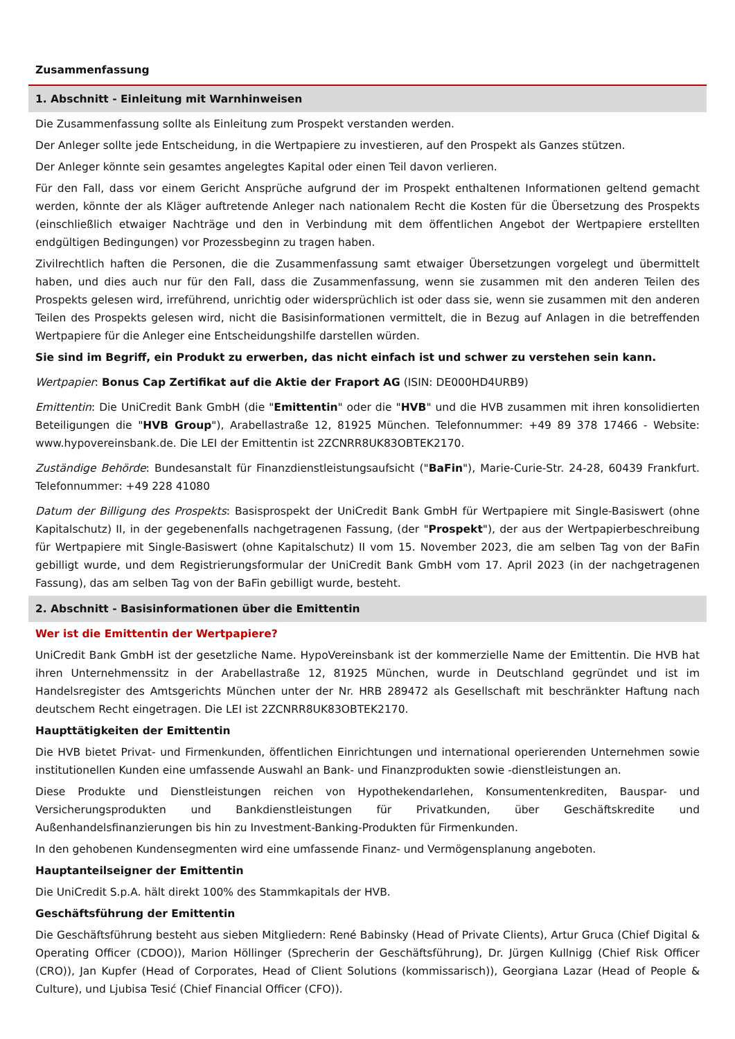Zusammenfassung
1. Abschnitt - Einleitung mit Warnhinweisen
Die Zusammenfassung sollte als Einleitung zum Prospekt verstanden werden.
Der Anleger sollte jede Entscheidung, in die Wertpapiere zu investieren, auf den Prospekt als Ganzes stützen.
Der Anleger könnte sein gesamtes angelegtes Kapital oder einen Teil davon verlieren.
Für den Fall, dass vor einem Gericht Ansprüche aufgrund der im Prospekt enthaltenen Informationen geltend gemacht werden, könnte der als Kläger auftretende Anleger nach nationalem Recht die Kosten für die Übersetzung des Prospekts (einschließlich etwaiger Nachträge und den in Verbindung mit dem öffentlichen Angebot der Wertpapiere erstellten endgültigen Bedingungen) vor Prozessbeginn zu tragen haben.
Zivilrechtlich haften die Personen, die die Zusammenfassung samt etwaiger Übersetzungen vorgelegt und übermittelt haben, und dies auch nur für den Fall, dass die Zusammenfassung, wenn sie zusammen mit den anderen Teilen des Prospekts gelesen wird, irreführend, unrichtig oder widersprüchlich ist oder dass sie, wenn sie zusammen mit den anderen Teilen des Prospekts gelesen wird, nicht die Basisinformationen vermittelt, die in Bezug auf Anlagen in die betreffenden Wertpapiere für die Anleger eine Entscheidungshilfe darstellen würden.
Sie sind im Begriff, ein Produkt zu erwerben, das nicht einfach ist und schwer zu verstehen sein kann.
Wertpapier: Bonus Cap Zertifikat auf die Aktie der Fraport AG (ISIN: DE000HD4URB9)
Emittentin: Die UniCredit Bank GmbH (die "Emittentin" oder die "HVB" und die HVB zusammen mit ihren konsolidierten Beteiligungen die "HVB Group"), Arabellastraße 12, 81925 München. Telefonnummer: +49 89 378 17466 - Website: www.hypovereinsbank.de. Die LEI der Emittentin ist 2ZCNRR8UK83OBTEK2170.
Zuständige Behörde: Bundesanstalt für Finanzdienstleistungsaufsicht ("BaFin"), Marie-Curie-Str. 24-28, 60439 Frankfurt. Telefonnummer: +49 228 41080
Datum der Billigung des Prospekts: Basisprospekt der UniCredit Bank GmbH für Wertpapiere mit Single-Basiswert (ohne Kapitalschutz) II, in der gegebenenfalls nachgetragenen Fassung, (der "Prospekt"), der aus der Wertpapierbeschreibung für Wertpapiere mit Single-Basiswert (ohne Kapitalschutz) II vom 15. November 2023, die am selben Tag von der BaFin gebilligt wurde, und dem Registrierungsformular der UniCredit Bank GmbH vom 17. April 2023 (in der nachgetragenen Fassung), das am selben Tag von der BaFin gebilligt wurde, besteht.
2. Abschnitt - Basisinformationen über die Emittentin
Wer ist die Emittentin der Wertpapiere?
UniCredit Bank GmbH ist der gesetzliche Name. HypoVereinsbank ist der kommerzielle Name der Emittentin. Die HVB hat ihren Unternehmenssitz in der Arabellastraße 12, 81925 München, wurde in Deutschland gegründet und ist im Handelsregister des Amtsgerichts München unter der Nr. HRB 289472 als Gesellschaft mit beschränkter Haftung nach deutschem Recht eingetragen. Die LEI ist 2ZCNRR8UK83OBTEK2170.
Haupttätigkeiten der Emittentin
Die HVB bietet Privat- und Firmenkunden, öffentlichen Einrichtungen und international operierenden Unternehmen sowie institutionellen Kunden eine umfassende Auswahl an Bank- und Finanzprodukten sowie -dienstleistungen an.
Diese Produkte und Dienstleistungen reichen von Hypothekendarlehen, Konsumentenkrediten, Bauspar- und Versicherungsprodukten und Bankdienstleistungen für Privatkunden, über Geschäftskredite und Außenhandelsfinanzierungen bis hin zu Investment-Banking-Produkten für Firmenkunden.
In den gehobenen Kundensegmenten wird eine umfassende Finanz- und Vermögensplanung angeboten.
Hauptanteilseigner der Emittentin
Die UniCredit S.p.A. hält direkt 100% des Stammkapitals der HVB.
Geschäftsführung der Emittentin
Die Geschäftsführung besteht aus sieben Mitgliedern: René Babinsky (Head of Private Clients), Artur Gruca (Chief Digital & Operating Officer (CDOO)), Marion Höllinger (Sprecherin der Geschäftsführung), Dr. Jürgen Kullnigg (Chief Risk Officer (CRO)), Jan Kupfer (Head of Corporates, Head of Client Solutions (kommissarisch)), Georgiana Lazar (Head of People & Culture), und Ljubisa Tesić (Chief Financial Officer (CFO)).